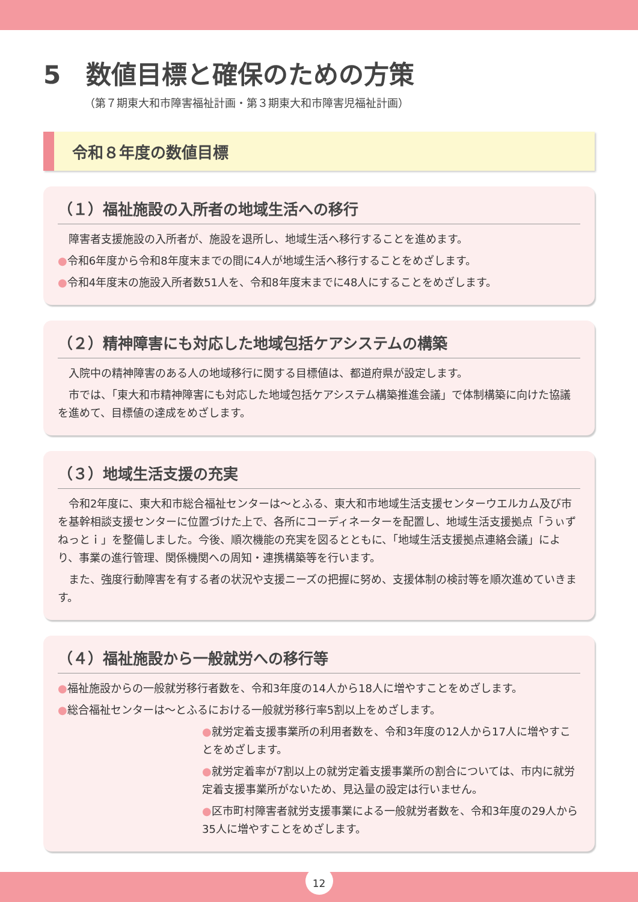5　数値目標と確保のための方策
（第７期東大和市障害福祉計画・第３期東大和市障害児福祉計画）
令和８年度の数値目標
（１）福祉施設の入所者の地域生活への移行
　障害者支援施設の入所者が、施設を退所し、地域生活へ移行することを進めます。
●令和6年度から令和8年度末までの間に4人が地域生活へ移行することをめざします。
●令和4年度末の施設入所者数51人を、令和8年度末までに48人にすることをめざします。
（２）精神障害にも対応した地域包括ケアシステムの構築
　入院中の精神障害のある人の地域移行に関する目標値は、都道府県が設定します。
　市では、「東大和市精神障害にも対応した地域包括ケアシステム構築推進会議」で体制構築に向けた協議を進めて、目標値の達成をめざします。
（３）地域生活支援の充実
　令和2年度に、東大和市総合福祉センターは～とふる、東大和市地域生活支援センターウエルカム及び市を基幹相談支援センターに位置づけた上で、各所にコーディネーターを配置し、地域生活支援拠点「うぃずねっとｉ」を整備しました。今後、順次機能の充実を図るとともに、「地域生活支援拠点連絡会議」により、事業の進行管理、関係機関への周知・連携構築等を行います。
　また、強度行動障害を有する者の状況や支援ニーズの把握に努め、支援体制の検討等を順次進めていきます。
（４）福祉施設から一般就労への移行等
●福祉施設からの一般就労移行者数を、令和3年度の14人から18人に増やすことをめざします。
●総合福祉センターは～とふるにおける一般就労移行率5割以上をめざします。
●就労定着支援事業所の利用者数を、令和3年度の12人から17人に増やすことをめざします。
●就労定着率が7割以上の就労定着支援事業所の割合については、市内に就労定着支援事業所がないため、見込量の設定は行いません。
●区市町村障害者就労支援事業による一般就労者数を、令和3年度の29人から35人に増やすことをめざします。
12